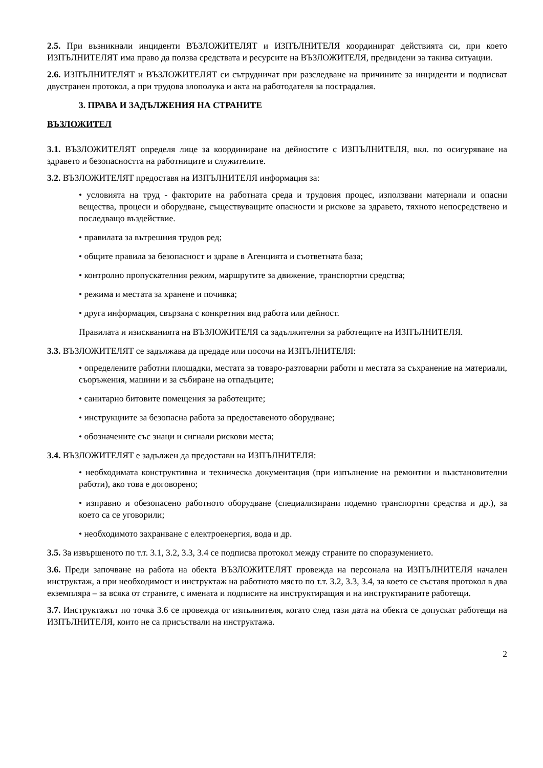2.5. При възникнали инциденти ВЪЗЛОЖИТЕЛЯТ и ИЗПЪЛНИТЕЛЯ координират действията си, при което ИЗПЪЛНИТЕЛЯТ има право да ползва средствата и ресурсите на ВЪЗЛОЖИТЕЛЯ, предвидени за такива ситуации.
2.6. ИЗПЪЛНИТЕЛЯТ и ВЪЗЛОЖИТЕЛЯТ си сътрудничат при разследване на причините за инциденти и подписват двустранен протокол, а при трудова злополука и акта на работодателя за пострадалия.
3. ПРАВА И ЗАДЪЛЖЕНИЯ НА СТРАНИТЕ
ВЪЗЛОЖИТЕЛ
3.1. ВЪЗЛОЖИТЕЛЯТ определя лице за координиране на дейностите с ИЗПЪЛНИТЕЛЯ, вкл. по осигуряване на здравето и безопасността на работниците и служителите.
3.2. ВЪЗЛОЖИТЕЛЯТ предоставя на ИЗПЪЛНИТЕЛЯ информация за:
• условията на труд - факторите на работната среда и трудовия процес, използвани материали и опасни вещества, процеси и оборудване, съществуващите опасности и рискове за здравето, тяхното непосредствено и последващо въздействие.
• правилата за вътрешния трудов ред;
• общите правила за безопасност и здраве в Агенцията и съответната база;
• контролно пропускателния режим, маршрутите за движение, транспортни средства;
• режима и местата за хранене и почивка;
• друга информация, свързана с конкретния вид работа или дейност.
Правилата и изискванията на ВЪЗЛОЖИТЕЛЯ са задължителни за работещите на ИЗПЪЛНИТЕЛЯ.
3.3. ВЪЗЛОЖИТЕЛЯТ се задължава да предаде или посочи на ИЗПЪЛНИТЕЛЯ:
• определените работни площадки, местата за товаро-разтоварни работи и местата за съхранение на материали, съоръжения, машини и за събиране на отпадъците;
• санитарно битовите помещения за работещите;
• инструкциите за безопасна работа за предоставеното оборудване;
• обозначените със знаци и сигнали рискови места;
3.4. ВЪЗЛОЖИТЕЛЯТ е задължен да предостави на ИЗПЪЛНИТЕЛЯ:
• необходимата конструктивна и техническа документация (при изпълнение на ремонтни и възстановителни работи), ако това е договорено;
• изправно и обезопасено работното оборудване (специализирани подемно транспортни средства и др.), за което са се уговорили;
• необходимото захранване с електроенергия, вода и др.
3.5. За извършеното по т.т. 3.1, 3.2, 3.3, 3.4 се подписва протокол между страните по споразумението.
3.6. Преди започване на работа на обекта ВЪЗЛОЖИТЕЛЯТ провежда на персонала на ИЗПЪЛНИТЕЛЯ начален инструктаж, а при необходимост и инструктаж на работното място по т.т. 3.2, 3.3, 3.4, за което се съставя протокол в два екземпляра – за всяка от страните, с имената и подписите на инструктиращия и на инструктираните работещи.
3.7. Инструктажът по точка 3.6 се провежда от изпълнителя, когато след тази дата на обекта се допускат работещи на ИЗПЪЛНИТЕЛЯ, които не са присъствали на инструктажа.
2